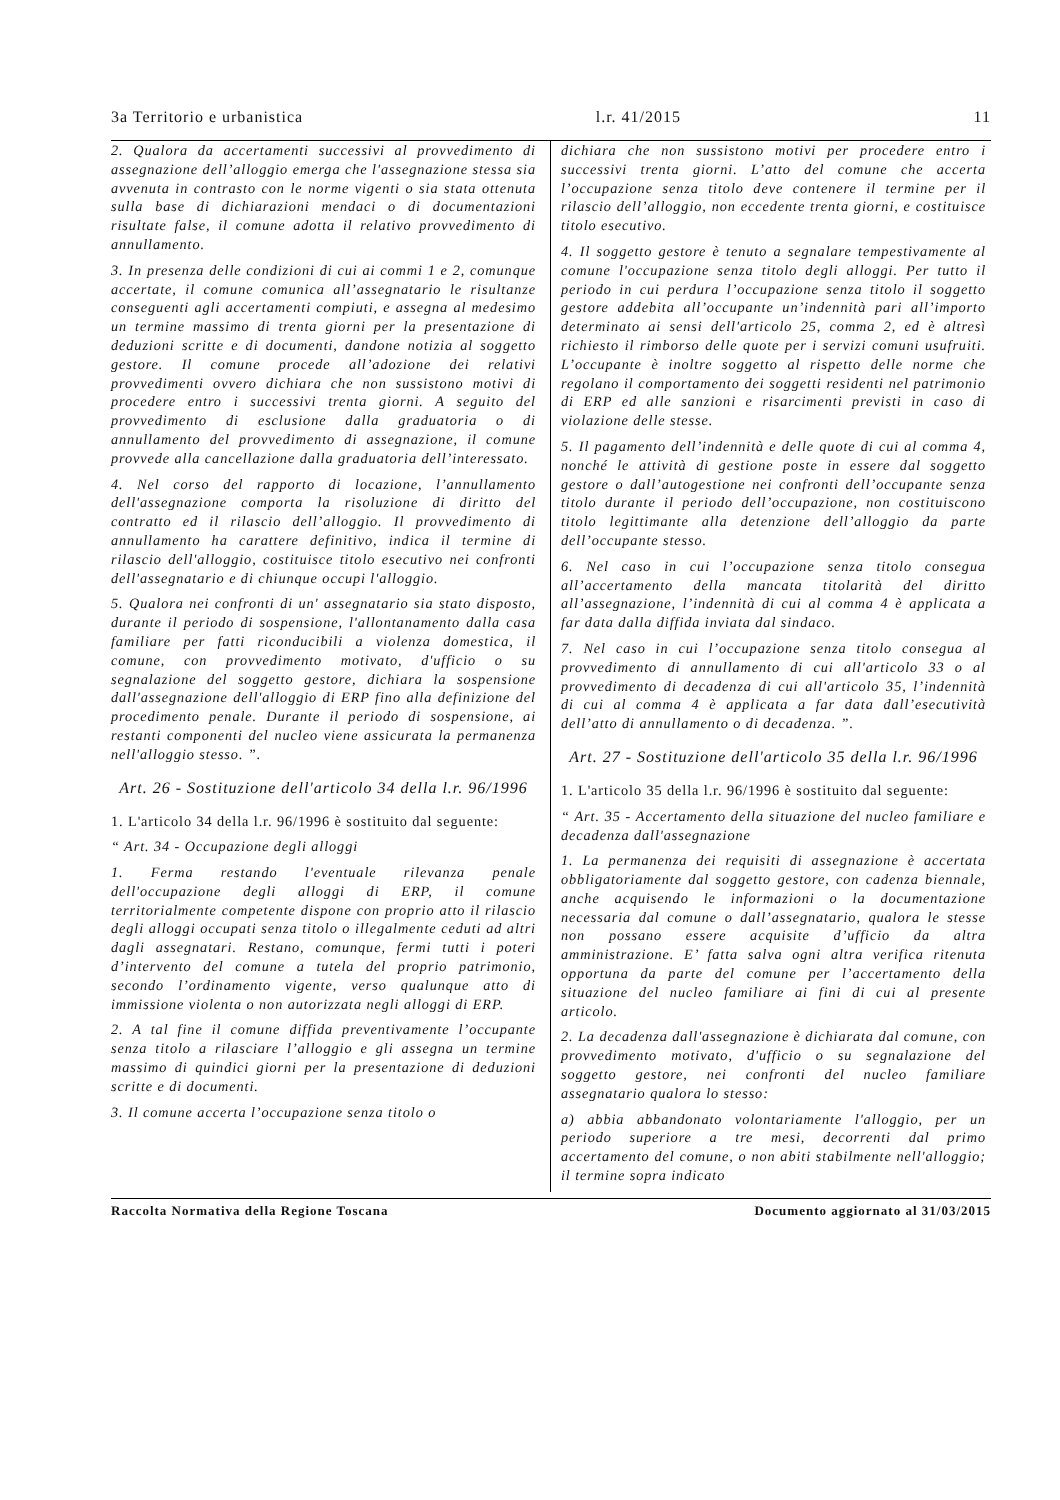3a Territorio e urbanistica l.r. 41/2015 11
2. Qualora da accertamenti successivi al provvedimento di assegnazione dell’alloggio emerga che l'assegnazione stessa sia avvenuta in contrasto con le norme vigenti o sia stata ottenuta sulla base di dichiarazioni mendaci o di documentazioni risultate false, il comune adotta il relativo provvedimento di annullamento.
3. In presenza delle condizioni di cui ai commi 1 e 2, comunque accertate, il comune comunica all’assegnatario le risultanze conseguenti agli accertamenti compiuti, e assegna al medesimo un termine massimo di trenta giorni per la presentazione di deduzioni scritte e di documenti, dandone notizia al soggetto gestore. Il comune procede all’adozione dei relativi provvedimenti ovvero dichiara che non sussistono motivi di procedere entro i successivi trenta giorni. A seguito del provvedimento di esclusione dalla graduatoria o di annullamento del provvedimento di assegnazione, il comune provvede alla cancellazione dalla graduatoria dell’interessato.
4. Nel corso del rapporto di locazione, l’annullamento dell'assegnazione comporta la risoluzione di diritto del contratto ed il rilascio dell’alloggio. Il provvedimento di annullamento ha carattere definitivo, indica il termine di rilascio dell'alloggio, costituisce titolo esecutivo nei confronti dell'assegnatario e di chiunque occupi l'alloggio.
5. Qualora nei confronti di un' assegnatario sia stato disposto, durante il periodo di sospensione, l'allontanamento dalla casa familiare per fatti riconducibili a violenza domestica, il comune, con provvedimento motivato, d'ufficio o su segnalazione del soggetto gestore, dichiara la sospensione dall'assegnazione dell'alloggio di ERP fino alla definizione del procedimento penale. Durante il periodo di sospensione, ai restanti componenti del nucleo viene assicurata la permanenza nell'alloggio stesso. ”.
Art. 26 - Sostituzione dell'articolo 34 della l.r. 96/1996
1. L'articolo 34 della l.r. 96/1996 è sostituito dal seguente:
“ Art. 34 - Occupazione degli alloggi
1. Ferma restando l'eventuale rilevanza penale dell'occupazione degli alloggi di ERP, il comune territorialmente competente dispone con proprio atto il rilascio degli alloggi occupati senza titolo o illegalmente ceduti ad altri dagli assegnatari. Restano, comunque, fermi tutti i poteri d’intervento del comune a tutela del proprio patrimonio, secondo l’ordinamento vigente, verso qualunque atto di immissione violenta o non autorizzata negli alloggi di ERP.
2. A tal fine il comune diffida preventivamente l’occupante senza titolo a rilasciare l’alloggio e gli assegna un termine massimo di quindici giorni per la presentazione di deduzioni scritte e di documenti.
3. Il comune accerta l’occupazione senza titolo o
dichiara che non sussistono motivi per procedere entro i successivi trenta giorni. L’atto del comune che accerta l’occupazione senza titolo deve contenere il termine per il rilascio dell’alloggio, non eccedente trenta giorni, e costituisce titolo esecutivo.
4. Il soggetto gestore è tenuto a segnalare tempestivamente al comune l'occupazione senza titolo degli alloggi. Per tutto il periodo in cui perdura l’occupazione senza titolo il soggetto gestore addebita all’occupante un’indennità pari all’importo determinato ai sensi dell'articolo 25, comma 2, ed è altresì richiesto il rimborso delle quote per i servizi comuni usufruiti. L’occupante è inoltre soggetto al rispetto delle norme che regolano il comportamento dei soggetti residenti nel patrimonio di ERP ed alle sanzioni e risarcimenti previsti in caso di violazione delle stesse.
5. Il pagamento dell’indennità e delle quote di cui al comma 4, nonché le attività di gestione poste in essere dal soggetto gestore o dall’autogestione nei confronti dell’occupante senza titolo durante il periodo dell’occupazione, non costituiscono titolo legittimante alla detenzione dell’alloggio da parte dell’occupante stesso.
6. Nel caso in cui l’occupazione senza titolo consegua all’accertamento della mancata titolarità del diritto all’assegnazione, l’indennità di cui al comma 4 è applicata a far data dalla diffida inviata dal sindaco.
7. Nel caso in cui l’occupazione senza titolo consegua al provvedimento di annullamento di cui all'articolo 33 o al provvedimento di decadenza di cui all'articolo 35, l’indennità di cui al comma 4 è applicata a far data dall’esecutività dell’atto di annullamento o di decadenza. ”.
Art. 27 - Sostituzione dell'articolo 35 della l.r. 96/1996
1. L'articolo 35 della l.r. 96/1996 è sostituito dal seguente:
“ Art. 35 - Accertamento della situazione del nucleo familiare e decadenza dall'assegnazione
1. La permanenza dei requisiti di assegnazione è accertata obbligatoriamente dal soggetto gestore, con cadenza biennale, anche acquisendo le informazioni o la documentazione necessaria dal comune o dall’assegnatario, qualora le stesse non possano essere acquisite d’ufficio da altra amministrazione. E’ fatta salva ogni altra verifica ritenuta opportuna da parte del comune per l’accertamento della situazione del nucleo familiare ai fini di cui al presente articolo.
2. La decadenza dall'assegnazione è dichiarata dal comune, con provvedimento motivato, d'ufficio o su segnalazione del soggetto gestore, nei confronti del nucleo familiare assegnatario qualora lo stesso:
a) abbia abbandonato volontariamente l'alloggio, per un periodo superiore a tre mesi, decorrenti dal primo accertamento del comune, o non abiti stabilmente nell'alloggio; il termine sopra indicato
Raccolta Normativa della Regione Toscana Documento aggiornato al 31/03/2015